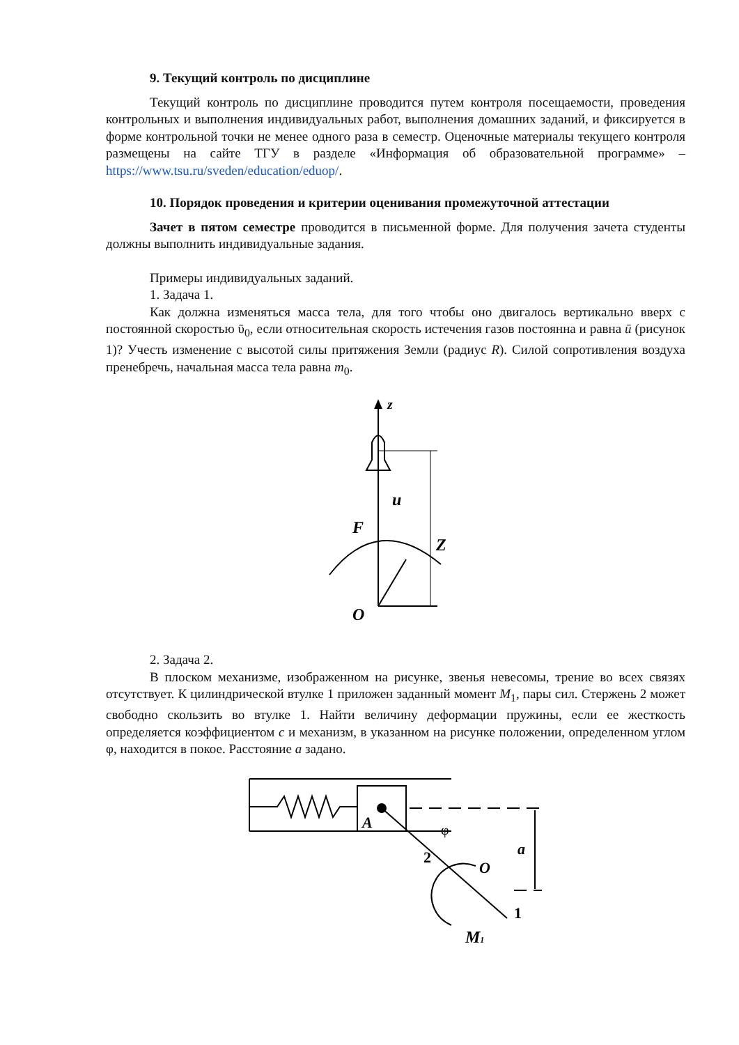9. Текущий контроль по дисциплине
Текущий контроль по дисциплине проводится путем контроля посещаемости, проведения контрольных и выполнения индивидуальных работ, выполнения домашних заданий, и фиксируется в форме контрольной точки не менее одного раза в семестр. Оценочные материалы текущего контроля размещены на сайте ТГУ в разделе «Информация об образовательной программе» – https://www.tsu.ru/sveden/education/eduop/.
10. Порядок проведения и критерии оценивания промежуточной аттестации
Зачет в пятом семестре проводится в письменной форме. Для получения зачета студенты должны выполнить индивидуальные задания.
Примеры индивидуальных заданий.
1. Задача 1.
Как должна изменяться масса тела, для того чтобы оно двигалось вертикально вверх с постоянной скоростью ῡ<sub>0</sub>, если относительная скорость истечения газов постоянна и равна ū (рисунок 1)? Учесть изменение с высотой силы притяжения Земли (радиус R). Силой сопротивления воздуха пренебречь, начальная масса тела равна m<sub>0</sub>.
z
u
F
Z
O
2. Задача 2.
В плоском механизме, изображенном на рисунке, звенья невесомы, трение во всех связях отсутствует. К цилиндрической втулке 1 приложен заданный момент M<sub>1</sub>, пары сил. Стержень 2 может свободно скользить во втулке 1. Найти величину деформации пружины, если ее жесткость определяется коэффициентом c и механизм, в указанном на рисунке положении, определенном углом φ, находится в покое. Расстояние a задано.
A
a
φ
2
O
1
M1